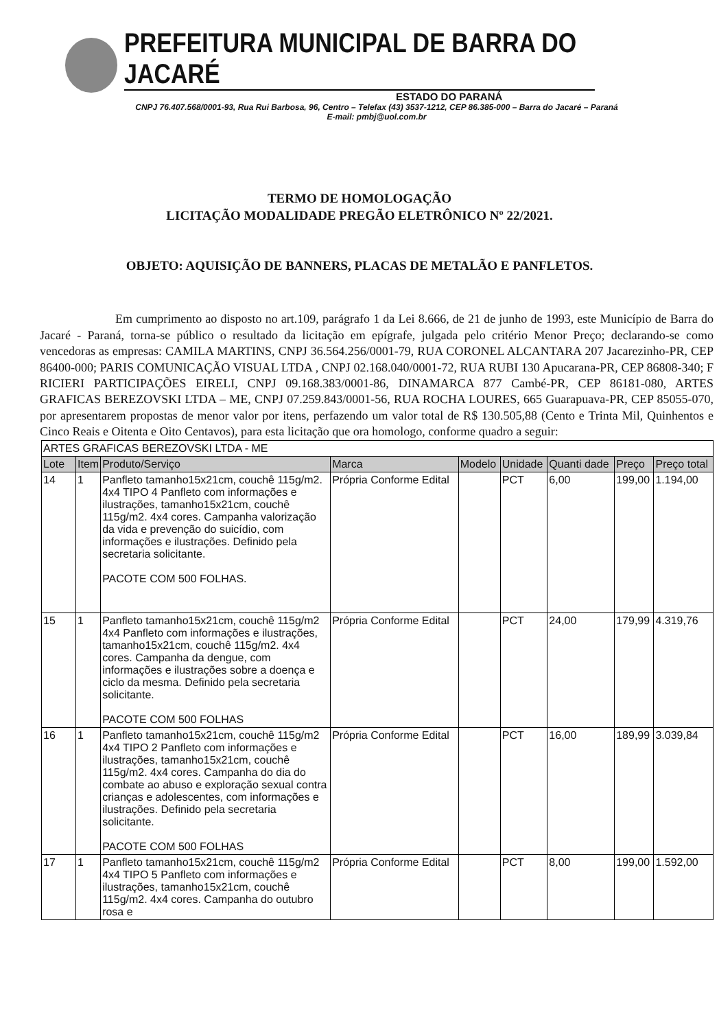PREFEITURA MUNICIPAL DE BARRA DO JACARÉ
ESTADO DO PARANÁ
CNPJ 76.407.568/0001-93, Rua Rui Barbosa, 96, Centro – Telefax (43) 3537-1212, CEP 86.385-000 – Barra do Jacaré – Paraná
E-mail: pmbj@uol.com.br
TERMO DE HOMOLOGAÇÃO
LICITAÇÃO MODALIDADE PREGÃO ELETRÔNICO Nº 22/2021.
OBJETO: AQUISIÇÃO DE BANNERS, PLACAS DE METALÃO E PANFLETOS.
Em cumprimento ao disposto no art.109, parágrafo 1 da Lei 8.666, de 21 de junho de 1993, este Município de Barra do Jacaré - Paraná, torna-se público o resultado da licitação em epígrafe, julgada pelo critério Menor Preço; declarando-se como vencedoras as empresas: CAMILA MARTINS, CNPJ 36.564.256/0001-79, RUA CORONEL ALCANTARA 207 Jacarezinho-PR, CEP 86400-000; PARIS COMUNICAÇÃO VISUAL LTDA , CNPJ 02.168.040/0001-72, RUA RUBI 130 Apucarana-PR, CEP 86808-340; F RICIERI PARTICIPAÇÕES EIRELI, CNPJ 09.168.383/0001-86, DINAMARCA 877 Cambé-PR, CEP 86181-080, ARTES GRAFICAS BEREZOVSKI LTDA – ME, CNPJ 07.259.843/0001-56, RUA ROCHA LOURES, 665 Guarapuava-PR, CEP 85055-070, por apresentarem propostas de menor valor por itens, perfazendo um valor total de R$ 130.505,88 (Cento e Trinta Mil, Quinhentos e Cinco Reais e Oitenta e Oito Centavos), para esta licitação que ora homologo, conforme quadro a seguir:
| ARTES GRAFICAS BEREZOVSKI LTDA - ME | | | | | | | | |
| Lote | Item | Produto/Serviço | Marca | Modelo | Unidade | Quanti dade | Preço | Preço total |
| 14 | 1 | Panfleto tamanho15x21cm, couchê 115g/m2. 4x4 TIPO 4 Panfleto com informações e ilustrações, tamanho15x21cm, couchê 115g/m2. 4x4 cores. Campanha valorização da vida e prevenção do suicídio, com informações e ilustrações. Definido pela secretaria solicitante. PACOTE COM 500 FOLHAS. | Própria Conforme Edital | | PCT | 6,00 | 199,00 | 1.194,00 |
| 15 | 1 | Panfleto tamanho15x21cm, couchê 115g/m2 4x4 Panfleto com informações e ilustrações, tamanho15x21cm, couchê 115g/m2. 4x4 cores. Campanha da dengue, com informações e ilustrações sobre a doença e ciclo da mesma. Definido pela secretaria solicitante. PACOTE COM 500 FOLHAS | Própria Conforme Edital | | PCT | 24,00 | 179,99 | 4.319,76 |
| 16 | 1 | Panfleto tamanho15x21cm, couchê 115g/m2 4x4 TIPO 2 Panfleto com informações e ilustrações, tamanho15x21cm, couchê 115g/m2. 4x4 cores. Campanha do dia do combate ao abuso e exploração sexual contra crianças e adolescentes, com informações e ilustrações. Definido pela secretaria solicitante. PACOTE COM 500 FOLHAS | Própria Conforme Edital | | PCT | 16,00 | 189,99 | 3.039,84 |
| 17 | 1 | Panfleto tamanho15x21cm, couchê 115g/m2 4x4 TIPO 5 Panfleto com informações e ilustrações, tamanho15x21cm, couchê 115g/m2. 4x4 cores. Campanha do outubro rosa e | Própria Conforme Edital | | PCT | 8,00 | 199,00 | 1.592,00 |